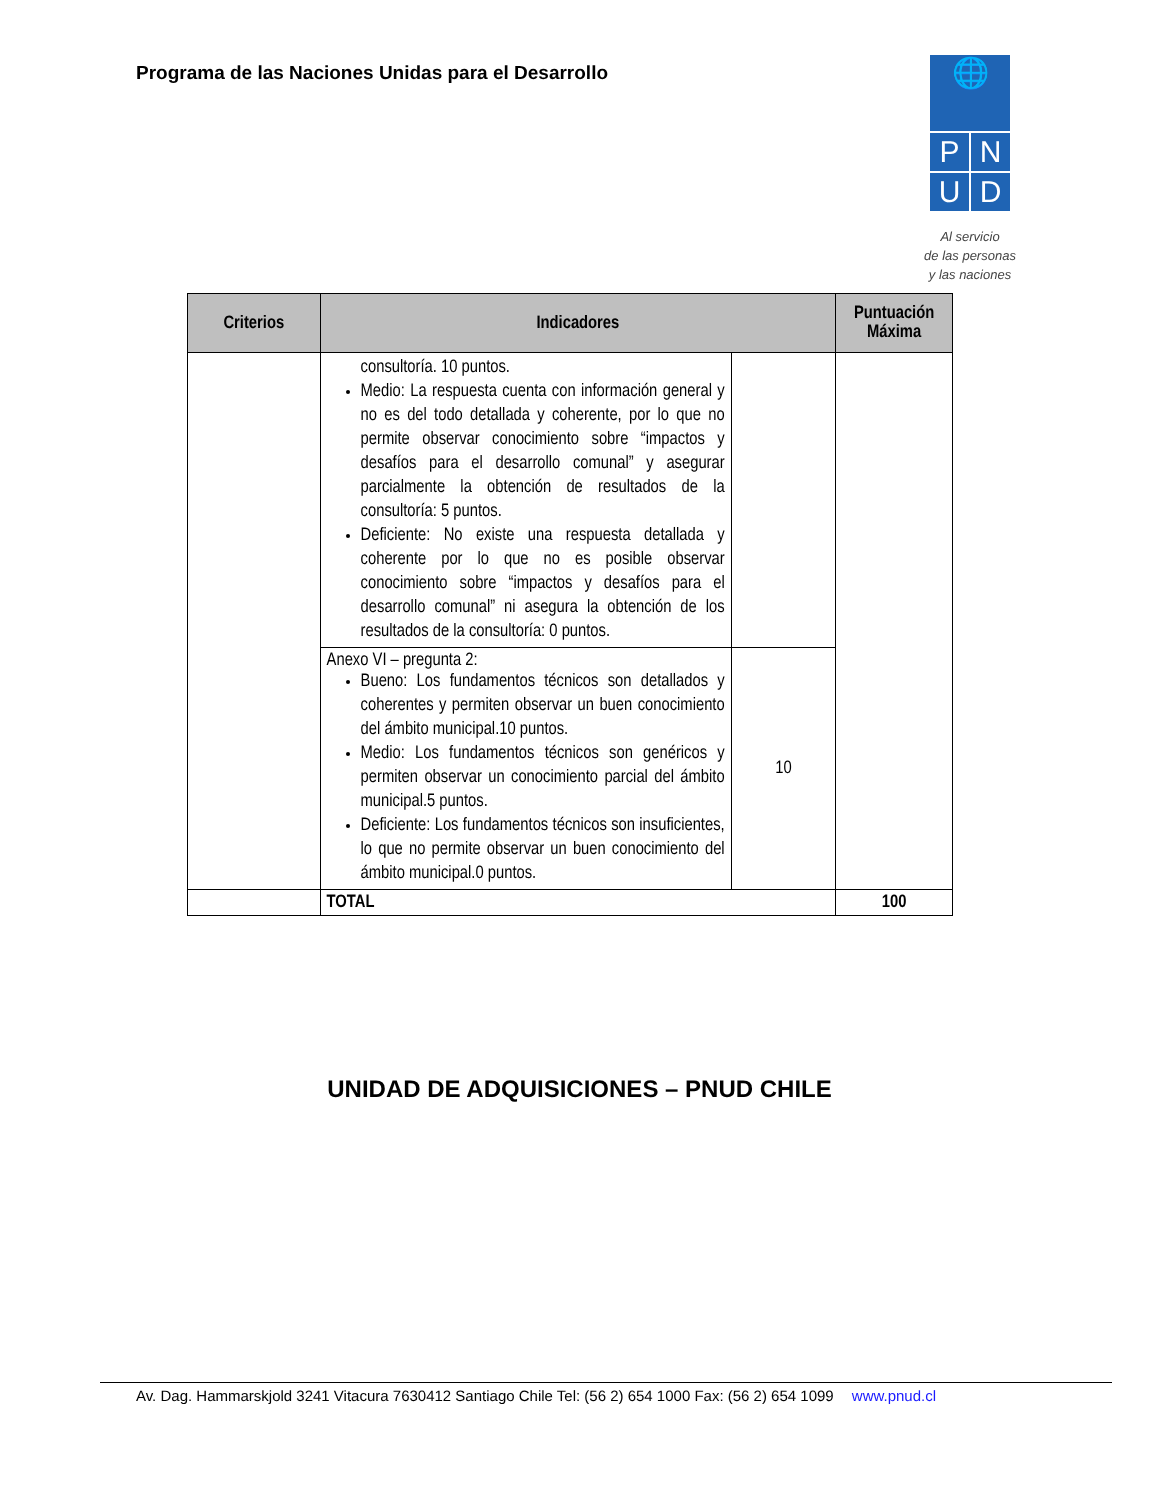Programa de las Naciones Unidas para el Desarrollo
🌐
P
N
U
D
Al servicio
de las personas
y las naciones
| Criterios | Indicadores | | Puntuación Máxima |
| --- | --- | --- | --- |
| | consultoría. 10 puntos. Medio: La respuesta cuenta con información general y no es del todo detallada y coherente, por lo que no permite observar conocimiento sobre “impactos y desafíos para el desarrollo comunal” y asegurar parcialmente la obtención de resultados de la consultoría: 5 puntos. Deficiente: No existe una respuesta detallada y coherente por lo que no es posible observar conocimiento sobre “impactos y desafíos para el desarrollo comunal” ni asegura la obtención de los resultados de la consultoría: 0 puntos. | | |
| | Anexo VI – pregunta 2: Bueno: Los fundamentos técnicos son detallados y coherentes y permiten observar un buen conocimiento del ámbito municipal.10 puntos. Medio: Los fundamentos técnicos son genéricos y permiten observar un conocimiento parcial del ámbito municipal.5 puntos. Deficiente: Los fundamentos técnicos son insuficientes, lo que no permite observar un buen conocimiento del ámbito municipal.0 puntos. | 10 | |
| | TOTAL | | 100 |
UNIDAD DE ADQUISICIONES – PNUD CHILE
Av. Dag. Hammarskjold 3241 Vitacura 7630412 Santiago Chile Tel: (56 2) 654 1000 Fax: (56 2) 654 1099 www.pnud.cl